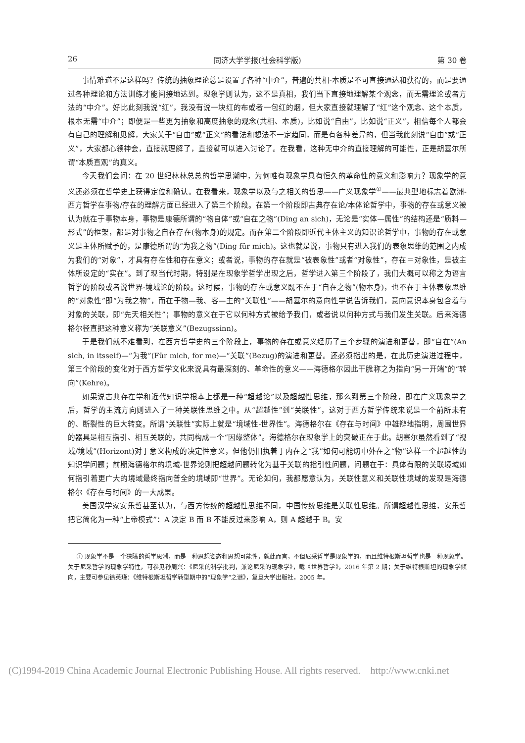26 同济大学学报(社会科学版) 第 30 卷
事情难道不是这样吗？传统的抽象理论总是设置了各种“中介”，普遍的共相-本质是不可直接通达和获得的，而是要通过各种理论和方法训练才能间接地达到。现象学则认为，这不是真相，我们当下直接地理解某个观念，而无需理论或者方法的“中介”。好比此刻我说“红”，我没有说一块红的布或者一包红的烟，但大家直接就理解了“红”这个观念、这个本质，根本无需“中介”；即便是一些更为抽象和高度抽象的观念(共相、本质)，比如说“自由”，比如说“正义”，相信每个人都会有自己的理解和见解，大家关于“自由”或“正义”的看法和想法不一定趋同，而是有各种差异的，但当我此刻说“自由”或“正义”，大家都心领神会，直接就理解了，直接就可以进入讨论了。在我看，这种无中介的直接理解的可能性，正是胡塞尔所谓“本质直观”的真义。
今天我们会问：在 20 世纪林林总总的哲学思潮中，为何唯有现象学具有恒久的革命性的意义和影响力？现象学的意义还必须在哲学史上获得定位和确认。在我看来，现象学以及与之相关的哲思——广义现象学<sup>①</sup>——最典型地标志着欧洲-西方哲学在事物/存在的理解方面已经进入了第三个阶段。在第一个阶段即古典存在论/本体论哲学中，事物的存在或意义被认为就在于事物本身，事物是康德所谓的“物自体”或“自在之物”(Ding an sich)，无论是“实体—属性”的结构还是“质料—形式”的框架，都是对事物之自在存在(物本身)的规定。而在第二个阶段即近代主体主义的知识论哲学中，事物的存在或意义是主体所赋予的，是康德所谓的“为我之物”(Ding für mich)。这也就是说，事物只有进入我们的表象思维的范围之内成为我们的“对象”，才具有存在性和存在意义；或者说，事物的存在就是“被表象性”或者“对象性”，存在＝对象性，是被主体所设定的“实在”。到了现当代时期，特别是在现象学哲学出现之后，哲学进入第三个阶段了，我们大概可以称之为语言哲学的阶段或者说世界-境域论的阶段。这时候，事物的存在或意义既不在于“自在之物”(物本身)，也不在于主体表象思维的“对象性”即“为我之物”，而在于物—我、客—主的“关联性”——胡塞尔的意向性学说告诉我们，意向意识本身包含着与对象的关联，即“先天相关性”；事物的意义在于它以何种方式被给予我们，或者说以何种方式与我们发生关联。后来海德格尔径直把这种意义称为“关联意义”(Bezugssinn)。
于是我们就不难看到，在西方哲学史的三个阶段上，事物的存在或意义经历了三个步骤的演进和更替，即“自在”(An sich, in itsself)—“为我”(Für mich, for me)—“关联”(Bezug)的演进和更替。还必须指出的是，在此历史演进过程中，第三个阶段的变化对于西方哲学文化来说具有最深刻的、革命性的意义——海德格尔因此干脆称之为指向“另一开端”的“转向”(Kehre)。
如果说古典存在学和近代知识学根本上都是一种“超越论”以及超越性思维，那么到第三个阶段，即在广义现象学之后，哲学的主流方向则进入了一种关联性思维之中。从“超越性”到“关联性”，这对于西方哲学传统来说是一个前所未有的、断裂性的巨大转变。所谓“关联性”实际上就是“境域性-世界性”。海德格尔在《存在与时间》中雄辩地指明，周围世界的器具是相互指引、相互关联的，共同构成一个“因缘整体”。海德格尔在现象学上的突破正在于此。胡塞尔虽然看到了“视域/境域”(Horizont)对于意义构成的决定性意义，但他仍旧执着于内在之“我”如何可能切中外在之“物”这样一个超越性的知识学问题；前期海德格尔的境域-世界论则把超越问题转化为基于关联的指引性问题，问题在于：具体有限的关联境域如何指引着更广大的境域最终指向普全的境域即“世界”。无论如何，我都愿意认为，关联性意义和关联性境域的发现是海德格尔《存在与时间》的一大成果。
美国汉学家安乐哲甚至认为，与西方传统的超越性思维不同，中国传统思维是关联性思维。所谓超越性思维，安乐哲把它简化为一种“上帝模式”：A 决定 B 而 B 不能反过来影响 A，则 A 超越于 B。安
① 现象学不是一个狭隘的哲学思潮，而是一种思想姿态和思想可能性，就此而言，不但尼采哲学是现象学的，而且维特根斯坦哲学也是一种现象学。关于尼采哲学的现象学特性，可参见孙周兴：《尼采的科学批判，兼论尼采的现象学》，载《世界哲学》，2016 年第 2 期；关于维特根斯坦的现象学倾向，主要可参见徐英瑾：《维特根斯坦哲学转型期中的“现象学”之谜》，复旦大学出版社，2005 年。
(C)1994-2019 China Academic Journal Electronic Publishing House. All rights reserved. http://www.cnki.net